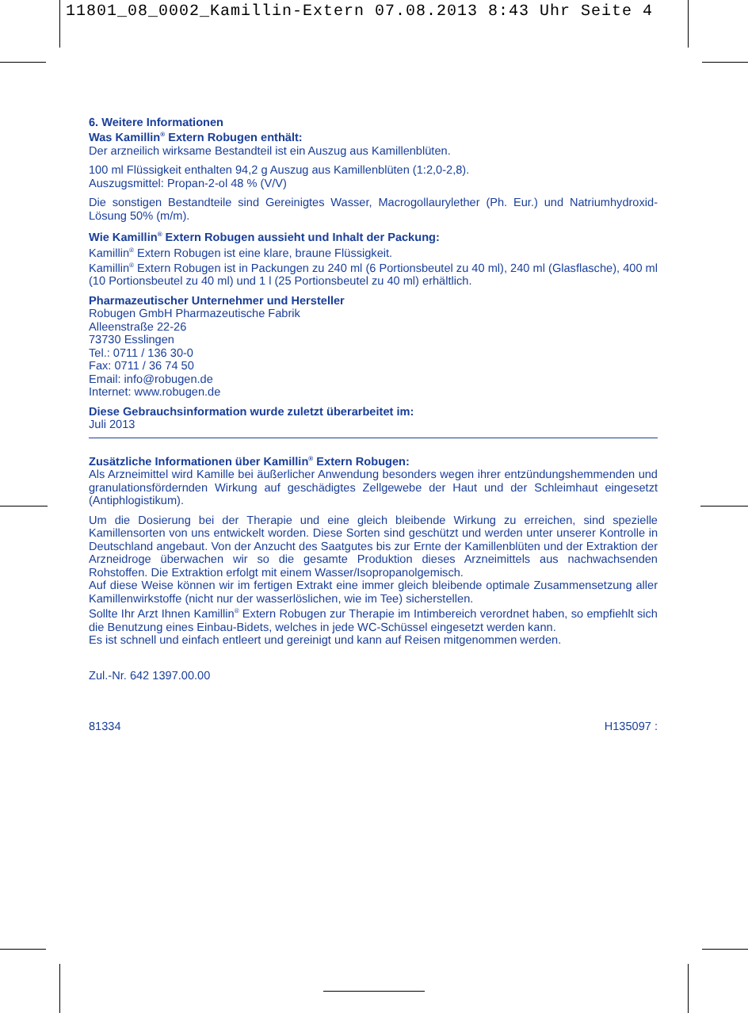11801_08_0002_Kamillin-Extern 07.08.2013 8:43 Uhr Seite 4
6. Weitere Informationen
Was Kamillin<sup>®</sup> Extern Robugen enthält:
Der arzneilich wirksame Bestandteil ist ein Auszug aus Kamillenblüten.
100 ml Flüssigkeit enthalten 94,2 g Auszug aus Kamillenblüten (1:2,0-2,8).
Auszugsmittel: Propan-2-ol 48 % (V/V)
Die sonstigen Bestandteile sind Gereinigtes Wasser, Macrogollaurylether (Ph. Eur.) und Natriumhydroxid-Lösung 50% (m/m).
Wie Kamillin<sup>®</sup> Extern Robugen aussieht und Inhalt der Packung:
Kamillin<sup>®</sup> Extern Robugen ist eine klare, braune Flüssigkeit.
Kamillin<sup>®</sup> Extern Robugen ist in Packungen zu 240 ml (6 Portionsbeutel zu 40 ml), 240 ml (Glasflasche), 400 ml (10 Portionsbeutel zu 40 ml) und 1 l (25 Portionsbeutel zu 40 ml) erhältlich.
Pharmazeutischer Unternehmer und Hersteller
Robugen GmbH Pharmazeutische Fabrik
Alleenstraße 22-26
73730 Esslingen
Tel.: 0711 / 136 30-0
Fax: 0711 / 36 74 50
Email: info@robugen.de
Internet: www.robugen.de
Diese Gebrauchsinformation wurde zuletzt überarbeitet im:
Juli 2013
Zusätzliche Informationen über Kamillin<sup>®</sup> Extern Robugen:
Als Arzneimittel wird Kamille bei äußerlicher Anwendung besonders wegen ihrer entzündungshemmenden und granulationsfördernden Wirkung auf geschädigtes Zellgewebe der Haut und der Schleimhaut eingesetzt (Antiphlogistikum).
Um die Dosierung bei der Therapie und eine gleich bleibende Wirkung zu erreichen, sind spezielle Kamillensorten von uns entwickelt worden. Diese Sorten sind geschützt und werden unter unserer Kontrolle in Deutschland angebaut. Von der Anzucht des Saatgutes bis zur Ernte der Kamillenblüten und der Extraktion der Arzneidroge überwachen wir so die gesamte Produktion dieses Arzneimittels aus nachwachsenden Rohstoffen. Die Extraktion erfolgt mit einem Wasser/Isopropanolgemisch.
Auf diese Weise können wir im fertigen Extrakt eine immer gleich bleibende optimale Zusammensetzung aller Kamillenwirkstoffe (nicht nur der wasserlöslichen, wie im Tee) sicherstellen.
Sollte Ihr Arzt Ihnen Kamillin<sup>®</sup> Extern Robugen zur Therapie im Intimbereich verordnet haben, so empfiehlt sich die Benutzung eines Einbau-Bidets, welches in jede WC-Schüssel eingesetzt werden kann.
Es ist schnell und einfach entleert und gereinigt und kann auf Reisen mitgenommen werden.
Zul.-Nr. 642 1397.00.00
81334 H135097 :